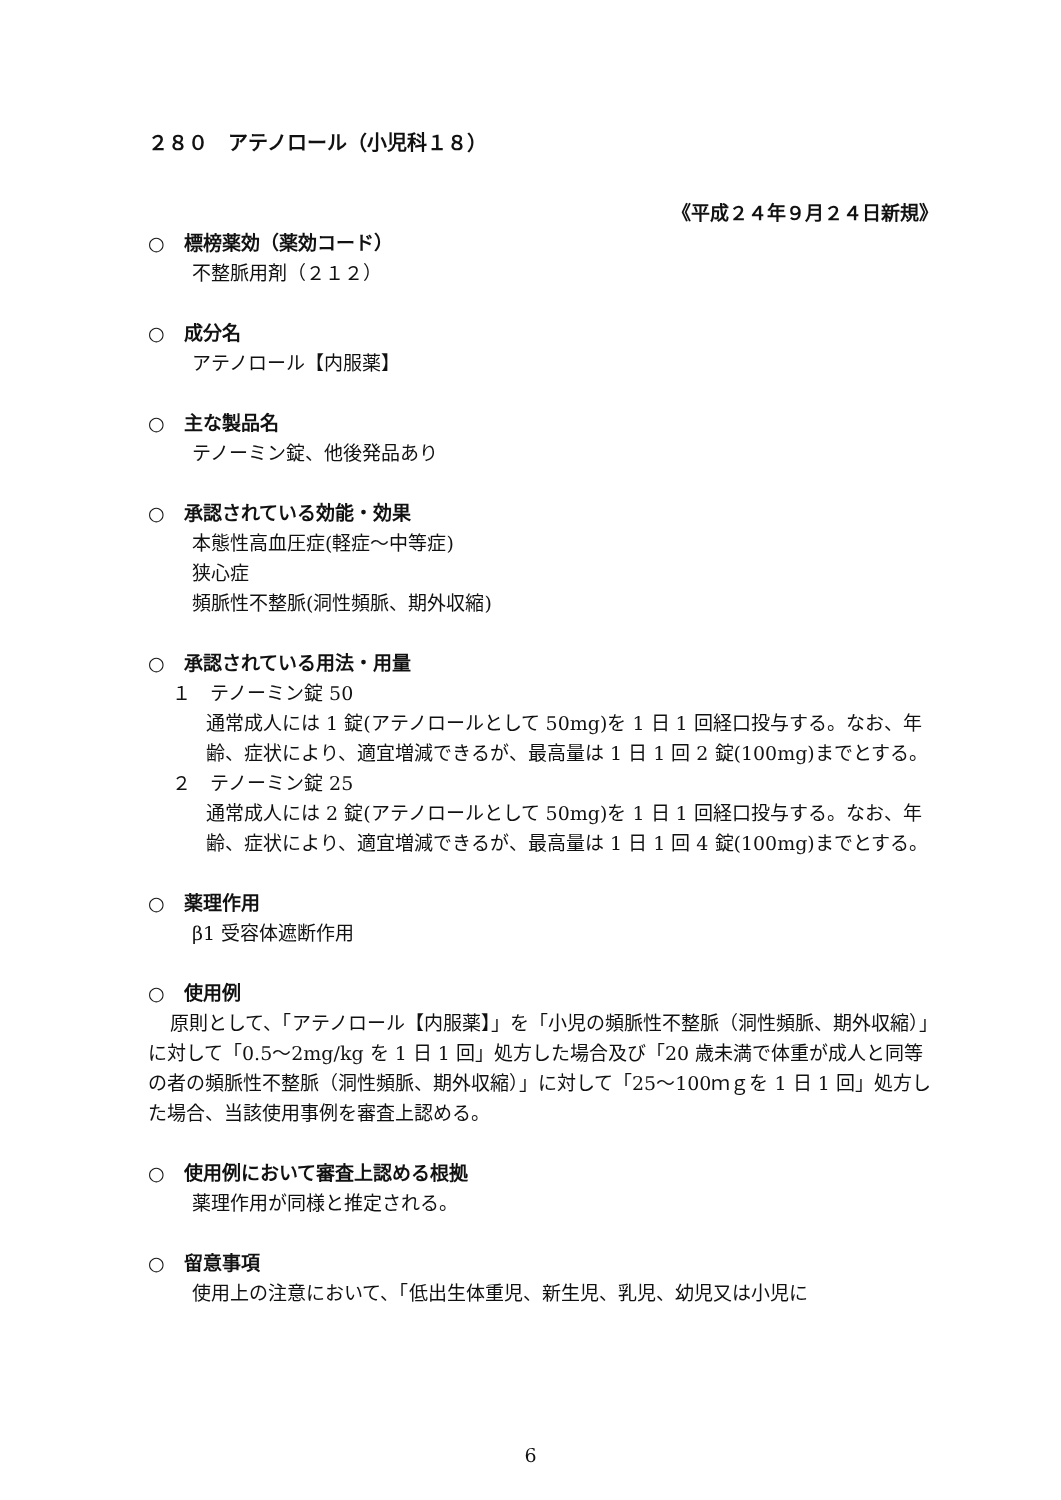２８０　アテノロール（小児科１８）
《平成２４年９月２４日新規》
○　標榜薬効（薬効コード）
不整脈用剤（２１２）
○　成分名
アテノロール【内服薬】
○　主な製品名
テノーミン錠、他後発品あり
○　承認されている効能・効果
本態性高血圧症(軽症～中等症)
狭心症
頻脈性不整脈(洞性頻脈、期外収縮)
○　承認されている用法・用量
１　テノーミン錠 50
通常成人には 1 錠(アテノロールとして 50mg)を 1 日 1 回経口投与する。なお、年齢、症状により、適宜増減できるが、最高量は 1 日 1 回 2 錠(100mg)までとする。
２　テノーミン錠 25
通常成人には 2 錠(アテノロールとして 50mg)を 1 日 1 回経口投与する。なお、年齢、症状により、適宜増減できるが、最高量は 1 日 1 回 4 錠(100mg)までとする。
○　薬理作用
β1 受容体遮断作用
○　使用例
原則として、「アテノロール【内服薬】」を「小児の頻脈性不整脈（洞性頻脈、期外収縮）」に対して「0.5～2mg/kg を 1 日 1 回」処方した場合及び「20 歳未満で体重が成人と同等の者の頻脈性不整脈（洞性頻脈、期外収縮）」に対して「25～100ｍｇを 1 日 1 回」処方した場合、当該使用事例を審査上認める。
○　使用例において審査上認める根拠
薬理作用が同様と推定される。
○　留意事項
使用上の注意において、「低出生体重児、新生児、乳児、幼児又は小児に
6